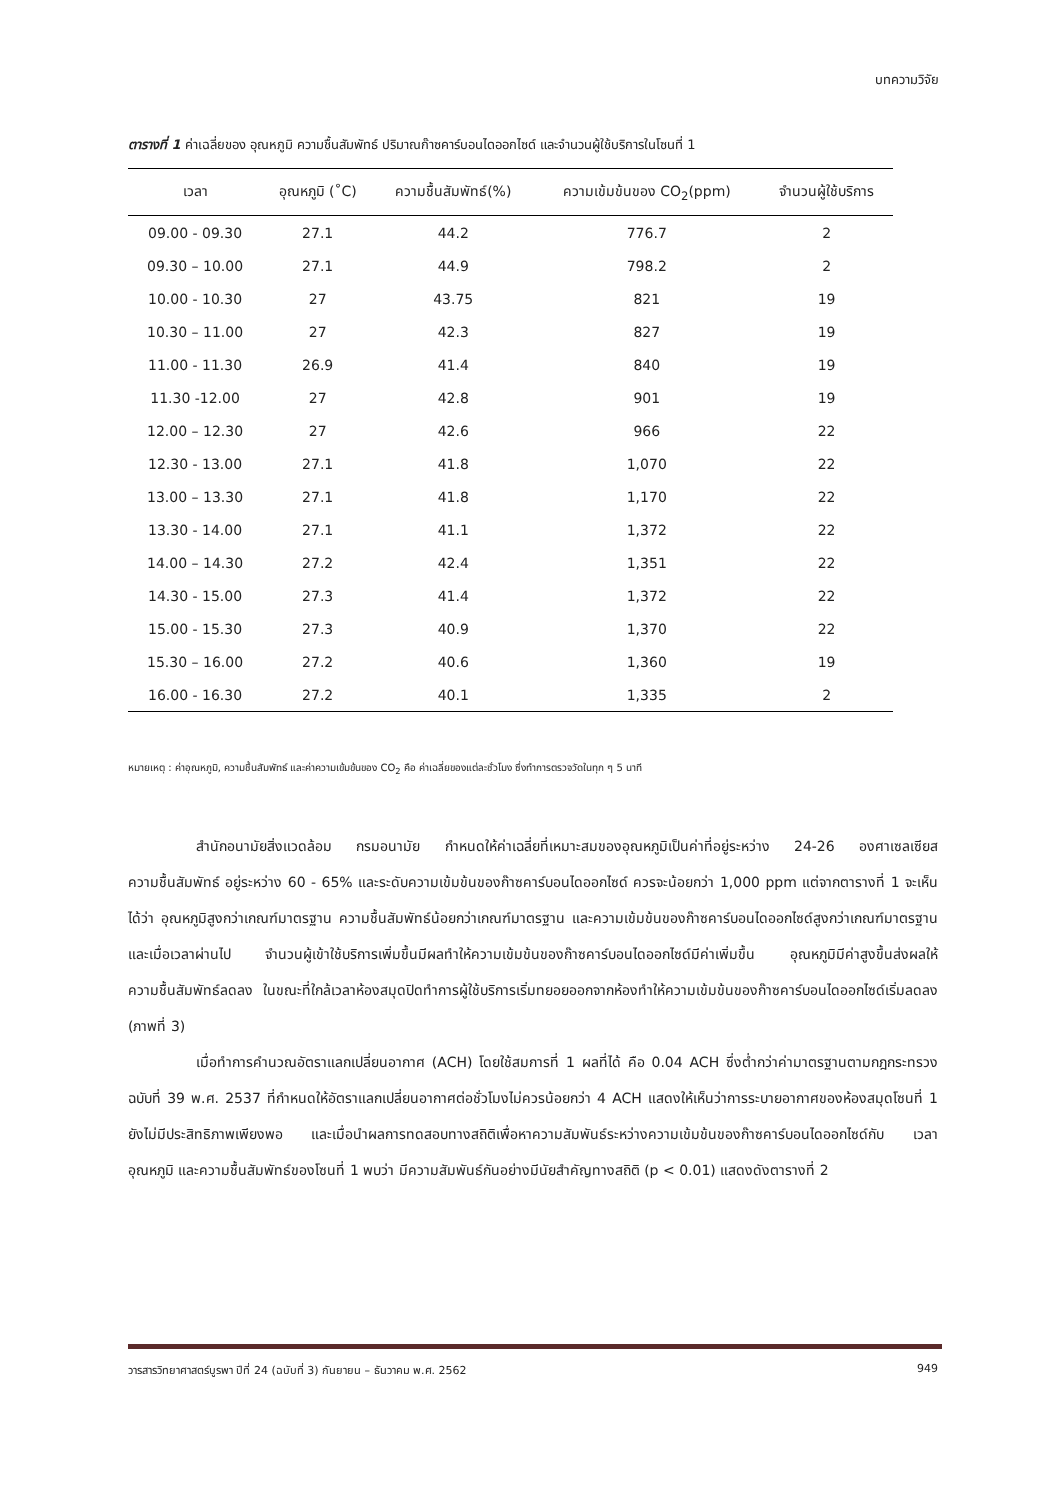บทความวิจัย
ตารางที่ 1 ค่าเฉลี่ยของ อุณหภูมิ ความชื้นสัมพัทธ์ ปริมาณก๊าซคาร์บอนไดออกไซด์ และจำนวนผู้ใช้บริการในโซนที่ 1
| เวลา | อุณหภูมิ (˚C) | ความชื้นสัมพัทธ์(%) | ความเข้มข้นของ CO<sub>2</sub>(ppm) | จำนวนผู้ใช้บริการ |
| --- | --- | --- | --- | --- |
| 09.00 - 09.30 | 27.1 | 44.2 | 776.7 | 2 |
| 09.30 – 10.00 | 27.1 | 44.9 | 798.2 | 2 |
| 10.00 - 10.30 | 27 | 43.75 | 821 | 19 |
| 10.30 – 11.00 | 27 | 42.3 | 827 | 19 |
| 11.00 - 11.30 | 26.9 | 41.4 | 840 | 19 |
| 11.30 -12.00 | 27 | 42.8 | 901 | 19 |
| 12.00 – 12.30 | 27 | 42.6 | 966 | 22 |
| 12.30 - 13.00 | 27.1 | 41.8 | 1,070 | 22 |
| 13.00 – 13.30 | 27.1 | 41.8 | 1,170 | 22 |
| 13.30 - 14.00 | 27.1 | 41.1 | 1,372 | 22 |
| 14.00 – 14.30 | 27.2 | 42.4 | 1,351 | 22 |
| 14.30 - 15.00 | 27.3 | 41.4 | 1,372 | 22 |
| 15.00 - 15.30 | 27.3 | 40.9 | 1,370 | 22 |
| 15.30 – 16.00 | 27.2 | 40.6 | 1,360 | 19 |
| 16.00 - 16.30 | 27.2 | 40.1 | 1,335 | 2 |
หมายเหตุ : ค่าอุณหภูมิ, ความชื้นสัมพัทธ์ และค่าความเข้มข้นของ CO<sub>2</sub> คือ ค่าเฉลี่ยของแต่ละชั่วโมง ซึ่งทำการตรวจวัดในทุก ๆ 5 นาที
สำนักอนามัยสิ่งแวดล้อม กรมอนามัย กำหนดให้ค่าเฉลี่ยที่เหมาะสมของอุณหภูมิเป็นค่าที่อยู่ระหว่าง 24-26 องศาเซลเซียส ความชื้นสัมพัทธ์ อยู่ระหว่าง 60 - 65% และระดับความเข้มข้นของก๊าซคาร์บอนไดออกไซด์ ควรจะน้อยกว่า 1,000 ppm แต่จากตารางที่ 1 จะเห็นได้ว่า อุณหภูมิสูงกว่าเกณฑ์มาตรฐาน ความชื้นสัมพัทธ์น้อยกว่าเกณฑ์มาตรฐาน และความเข้มข้นของก๊าซคาร์บอนไดออกไซด์สูงกว่าเกณฑ์มาตรฐาน และเมื่อเวลาผ่านไป จำนวนผู้เข้าใช้บริการเพิ่มขึ้นมีผลทำให้ความเข้มข้นของก๊าซคาร์บอนไดออกไซด์มีค่าเพิ่มขึ้น อุณหภูมิมีค่าสูงขึ้นส่งผลให้ความชื้นสัมพัทธ์ลดลง ในขณะที่ใกล้เวลาห้องสมุดปิดทำการผู้ใช้บริการเริ่มทยอยออกจากห้องทำให้ความเข้มข้นของก๊าซคาร์บอนไดออกไซด์เริ่มลดลง (ภาพที่ 3)
เมื่อทำการคำนวณอัตราแลกเปลี่ยนอากาศ (ACH) โดยใช้สมการที่ 1 ผลที่ได้ คือ 0.04 ACH ซึ่งต่ำกว่าค่ามาตรฐานตามกฎกระทรวงฉบับที่ 39 พ.ศ. 2537 ที่กำหนดให้อัตราแลกเปลี่ยนอากาศต่อชั่วโมงไม่ควรน้อยกว่า 4 ACH แสดงให้เห็นว่าการระบายอากาศของห้องสมุดโซนที่ 1 ยังไม่มีประสิทธิภาพเพียงพอ และเมื่อนำผลการทดสอบทางสถิติเพื่อหาความสัมพันธ์ระหว่างความเข้มข้นของก๊าซคาร์บอนไดออกไซด์กับ เวลา อุณหภูมิ และความชื้นสัมพัทธ์ของโซนที่ 1 พบว่า มีความสัมพันธ์กันอย่างมีนัยสำคัญทางสถิติ (p < 0.01) แสดงดังตารางที่ 2
วารสารวิทยาศาสตร์บูรพา ปีที่ 24 (ฉบับที่ 3) กันยายน – ธันวาคม พ.ศ. 2562 949